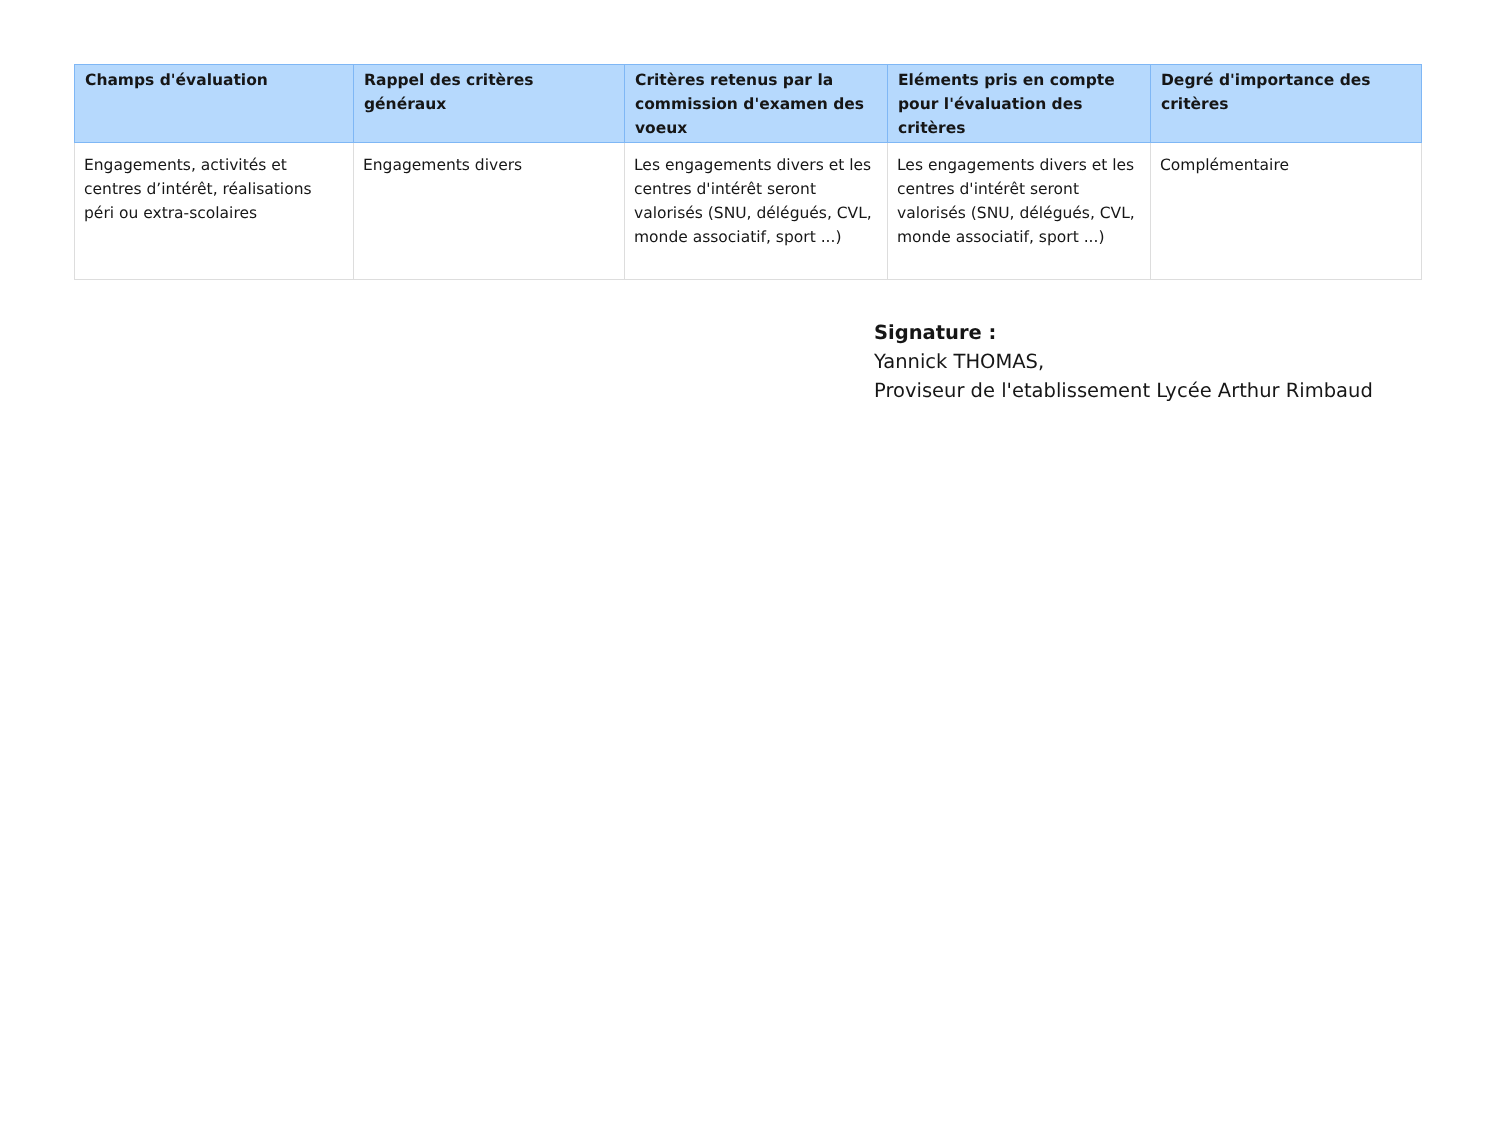| Champs d'évaluation | Rappel des critères généraux | Critères retenus par la commission d'examen des voeux | Eléments pris en compte pour l'évaluation des critères | Degré d'importance des critères |
| --- | --- | --- | --- | --- |
| Engagements, activités et centres d’intérêt, réalisations péri ou extra-scolaires | Engagements divers | Les engagements divers et les centres d'intérêt seront valorisés (SNU, délégués, CVL, monde associatif, sport ...) | Les engagements divers et les centres d'intérêt seront valorisés (SNU, délégués, CVL, monde associatif, sport ...) | Complémentaire |
Signature :
Yannick THOMAS,
Proviseur de l'etablissement Lycée Arthur Rimbaud